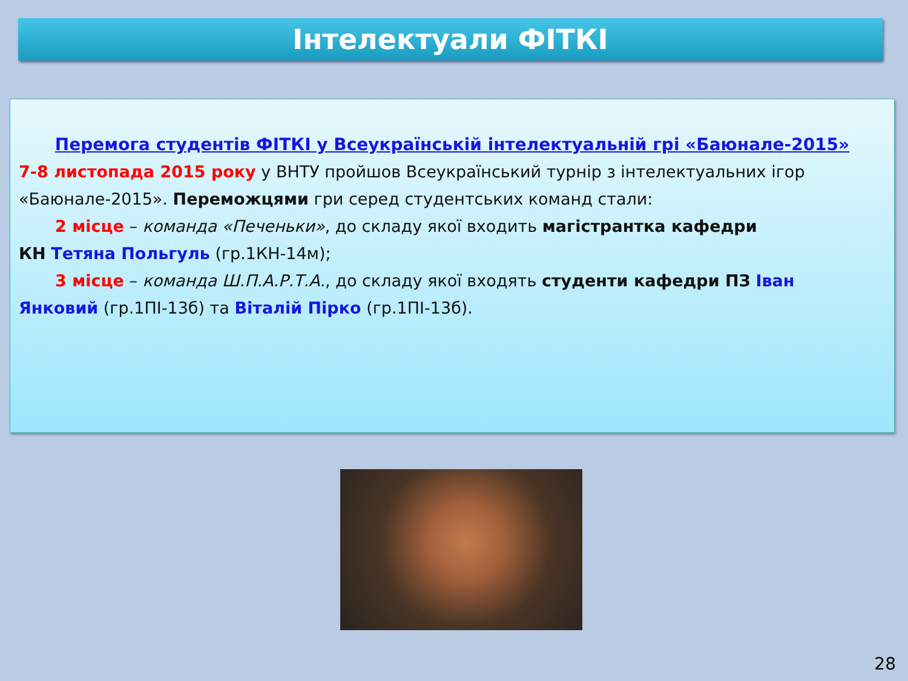Інтелектуали ФІТКІ
Перемога студентів ФІТКІ у Всеукраїнській інтелектуальній грі «Баюнале-2015»
7-8 листопада 2015 року у ВНТУ пройшов Всеукраїнський турнір з інтелектуальних ігор «Баюнале-2015». Переможцями гри серед студентських команд стали:
2 місце – команда «Печеньки», до складу якої входить магістрантка кафедри
КН Тетяна Польгуль (гр.1КН-14м);
3 місце – команда Ш.П.А.Р.Т.А., до складу якої входять студенти кафедри ПЗ Іван
Янковий (гр.1ПІ-13б) та Віталій Пірко (гр.1ПІ-13б).
28